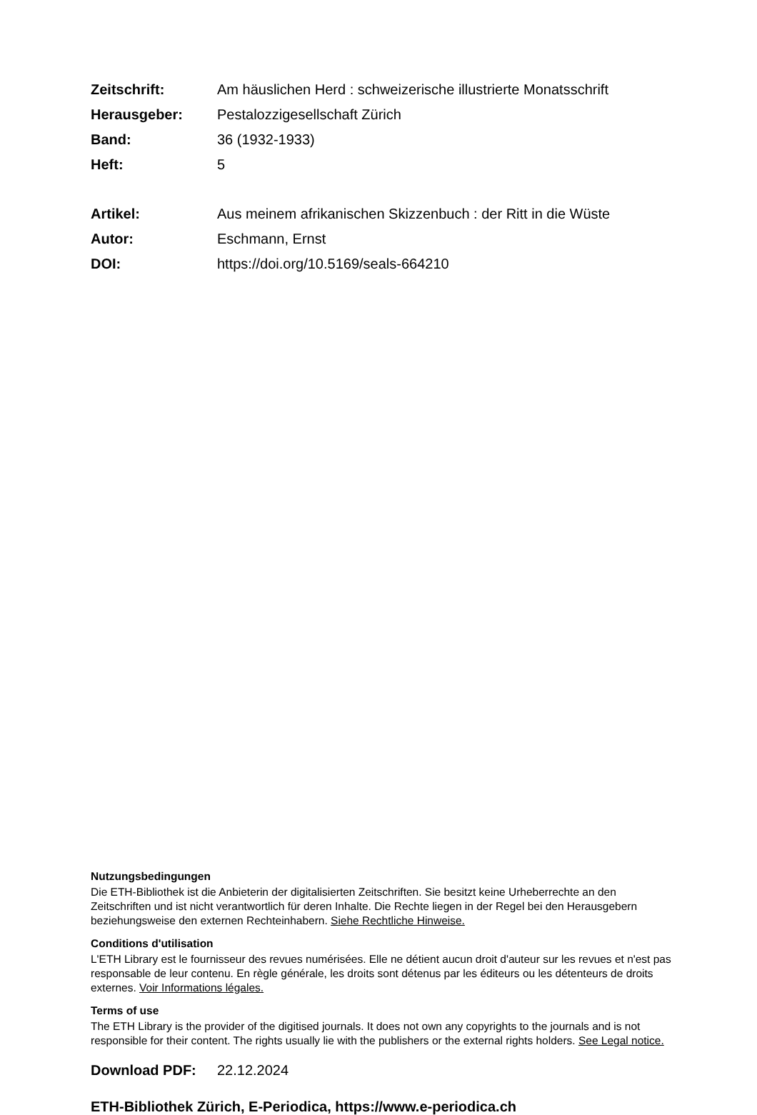Zeitschrift: Am häuslichen Herd : schweizerische illustrierte Monatsschrift
Herausgeber: Pestalozzigesellschaft Zürich
Band: 36 (1932-1933)
Heft: 5
Artikel: Aus meinem afrikanischen Skizzenbuch : der Ritt in die Wüste
Autor: Eschmann, Ernst
DOI: https://doi.org/10.5169/seals-664210
Nutzungsbedingungen
Die ETH-Bibliothek ist die Anbieterin der digitalisierten Zeitschriften. Sie besitzt keine Urheberrechte an den Zeitschriften und ist nicht verantwortlich für deren Inhalte. Die Rechte liegen in der Regel bei den Herausgebern beziehungsweise den externen Rechteinhabern. Siehe Rechtliche Hinweise.
Conditions d'utilisation
L'ETH Library est le fournisseur des revues numérisées. Elle ne détient aucun droit d'auteur sur les revues et n'est pas responsable de leur contenu. En règle générale, les droits sont détenus par les éditeurs ou les détenteurs de droits externes. Voir Informations légales.
Terms of use
The ETH Library is the provider of the digitised journals. It does not own any copyrights to the journals and is not responsible for their content. The rights usually lie with the publishers or the external rights holders. See Legal notice.
Download PDF: 22.12.2024
ETH-Bibliothek Zürich, E-Periodica, https://www.e-periodica.ch